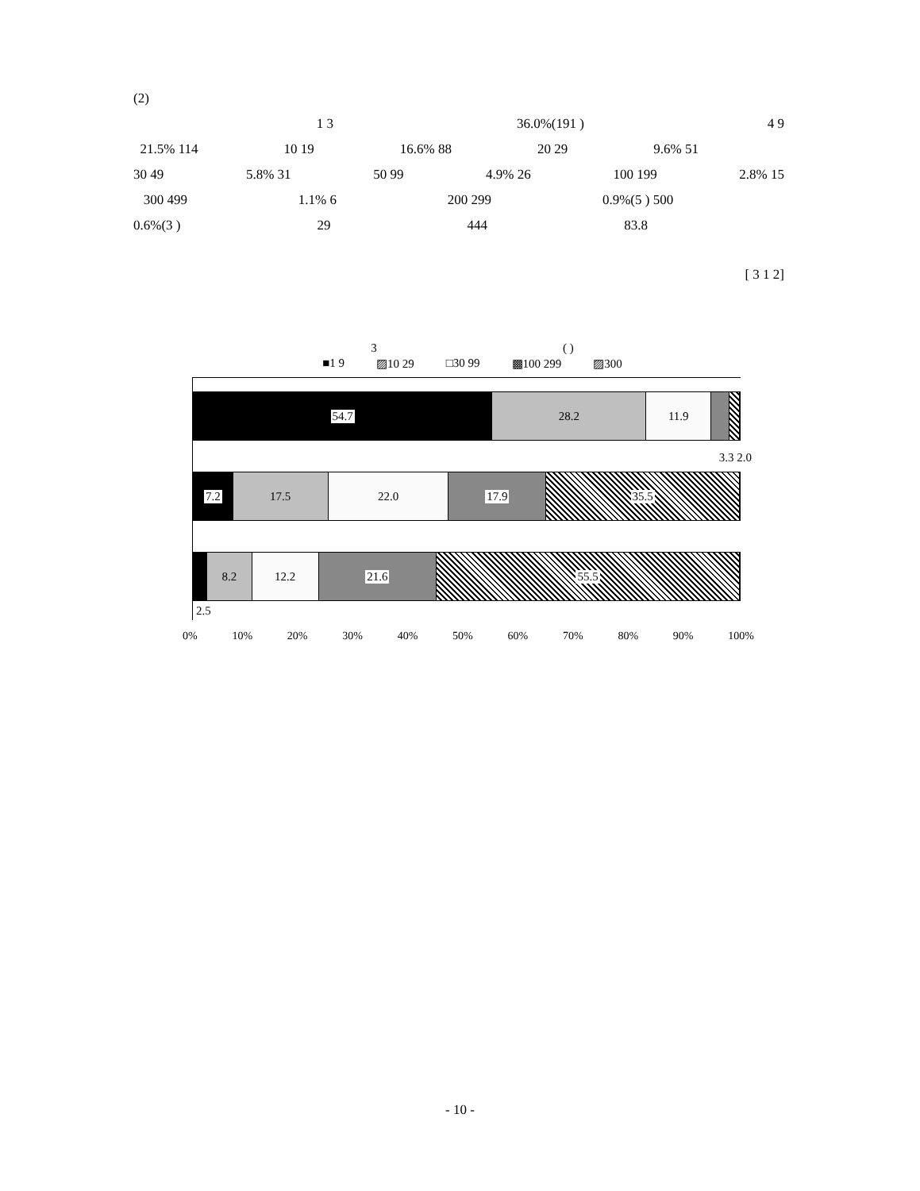(2)
1 3 36.0%(191 ) 4 9
21.5% 114 10 19 16.6% 88 20 29 9.6% 51
30 49 5.8% 31 50 99 4.9% 26 100 199 2.8% 15
300 499 1.1% 6 200 299 0.9%(5 ) 500
0.6%(3 ) 29 444 83.8
[ 3 1 2]
3 ( )
■1 9 ▨10 29 □30 99 ▩100 299 ▨300
54.7 28.2 11.9
3.3 2.0
7.2 17.5 22.0 17.9 35.5
8.2 12.2 21.6 55.5
2.5
0% 10% 20% 30% 40% 50% 60% 70% 80% 90% 100%
- 10 -